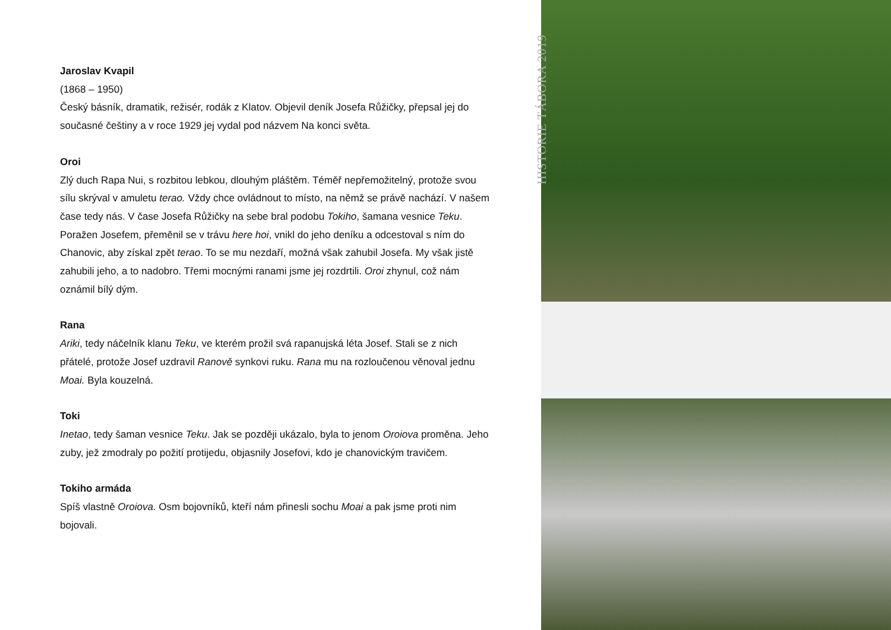Jaroslav Kvapil
(1868 – 1950)
Český básník, dramatik, režisér, rodák z Klatov. Objevil deník Josefa Růžičky, přepsal jej do současné češtiny a v roce 1929 jej vydal pod názvem Na konci světa.
Oroi
Zlý duch Rapa Nui, s rozbitou lebkou, dlouhým pláštěm. Téměř nepřemožitelný, protože svou sílu skrýval v amuletu terao. Vždy chce ovládnout to místo, na němž se právě nachází. V našem čase tedy nás. V čase Josefa Růžičky na sebe bral podobu Tokiho, šamana vesnice Teku. Poražen Josefem, přeměnil se v trávu here hoi, vnikl do jeho deníku a odcestoval s ním do Chanovic, aby získal zpět terao. To se mu nezdaří, možná však zahubil Josefa. My však jistě zahubili jeho, a to nadobro. Třemi mocnými ranami jsme jej rozdrtili. Oroi zhynul, což nám oznámil bílý dým.
Rana
Ariki, tedy náčelník klanu Teku, ve kterém prožil svá rapanujská léta Josef. Stali se z nich přátelé, protože Josef uzdravil Ranově synkovi ruku. Rana mu na rozloučenou věnoval jednu Moai. Byla kouzelná.
Toki
Inetao, tedy šaman vesnice Teku. Jak se později ukázalo, byla to jenom Oroiova proměna. Jeho zuby, jež zmodraly po požití protijedu, objasnily Josefovi, kdo je chanovickým travičem.
Tokiho armáda
Spíš vlastně Oroiova. Osm bojovníků, kteří nám přinesli sochu Moai a pak jsme proti nim bojovali.
HISTORIE TÁBORA 2019